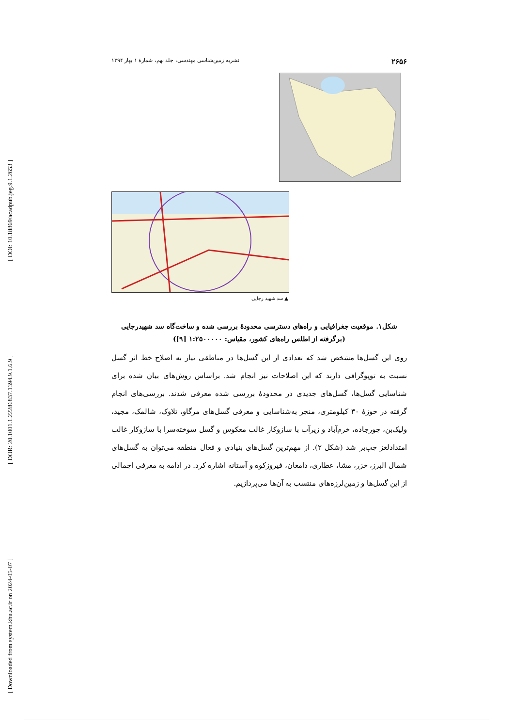[ DOI: 10.18869/acadpub.jeg.9.1.2653 ]
[ DOR: 20.1001.1.22286837.1394.9.1.6.9 ]
[ Downloaded from system.khu.ac.ir on 2024-05-07 ]
۲۶۵۶ نشریه زمین‌شناسی مهندسی، جلد نهم، شمارۀ ۱ بهار ۱۳۹۴
▲ سد شهید رجایی
شکل۱. موقعیت جغرافیایی و راه‌های دسترسی محدودۀ بررسی شده و ساخت‌گاه سد شهیدرجایی
(برگرفته از اطلس راه‌های کشور، مقیاس: ۱:۲۵۰۰۰۰۰ [۹])
روی این گسل‌ها مشخص شد که تعدادی از این گسل‌ها در مناطقی نیاز به اصلاح خط اثر گسل نسبت به توپوگرافی دارند که این اصلاحات نیز انجام شد. براساس روش‌های بیان شده برای شناسایی گسل‌ها، گسل‌های جدیدی در محدودۀ بررسی شده معرفی شدند. بررسی‌های انجام گرفته در حوزۀ ۳۰ کیلومتری، منجر به‌شناسایی و معرفی گسل‌های مرگاو، تلاوک، شالمک، مجید، ولیک‌بن، جورجاده، خرم‌آباد و زیرآب با سازوکار غالب معکوس و گسل سوخته‌سرا با سازوکار غالب امتدادلغز چپ‌بر شد (شکل ۲). از مهم‌ترین گسل‌های بنیادی و فعال منطقه می‌توان به گسل‌های شمال البرز، خزر، مشا، عطاری، دامغان، فیروزکوه و آستانه اشاره کرد. در ادامه به معرفی اجمالی از این گسل‌ها و زمین‌لرزه‌های منتسب به آن‌ها می‌پردازیم.